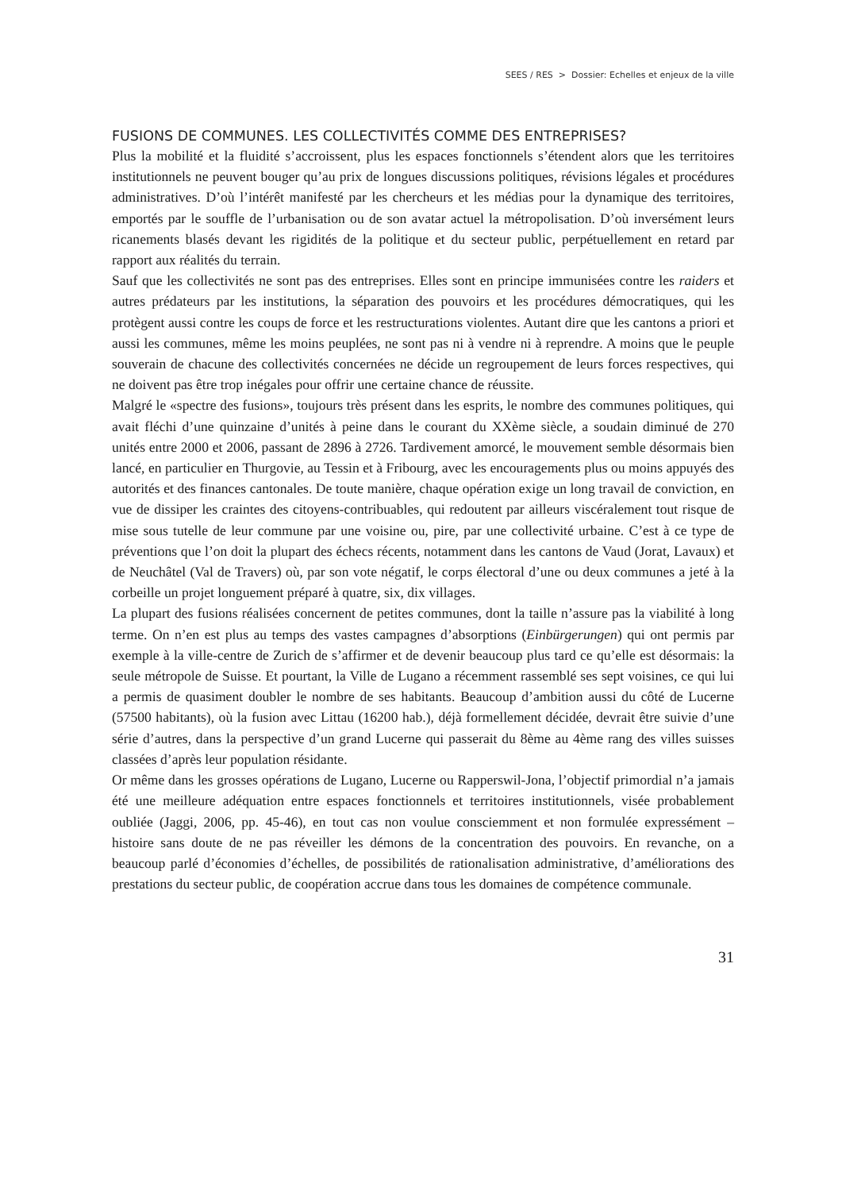SEES / RES > Dossier: Echelles et enjeux de la ville
FUSIONS DE COMMUNES. LES COLLECTIVITÉS COMME DES ENTREPRISES?
Plus la mobilité et la fluidité s’accroissent, plus les espaces fonctionnels s’étendent alors que les territoires institutionnels ne peuvent bouger qu’au prix de longues discussions politiques, révisions légales et procédures administratives. D’où l’intérêt manifesté par les chercheurs et les médias pour la dynamique des territoires, emportés par le souffle de l’urbanisation ou de son avatar actuel la métropolisation. D’où inversément leurs ricanements blasés devant les rigidités de la politique et du secteur public, perpétuellement en retard par rapport aux réalités du terrain.
Sauf que les collectivités ne sont pas des entreprises. Elles sont en principe immunisées contre les raiders et autres prédateurs par les institutions, la séparation des pouvoirs et les procédures démocratiques, qui les protègent aussi contre les coups de force et les restructurations violentes. Autant dire que les cantons a priori et aussi les communes, même les moins peuplées, ne sont pas ni à vendre ni à reprendre. A moins que le peuple souverain de chacune des collectivités concernées ne décide un regroupement de leurs forces respectives, qui ne doivent pas être trop inégales pour offrir une certaine chance de réussite.
Malgré le «spectre des fusions», toujours très présent dans les esprits, le nombre des communes politiques, qui avait fléchi d’une quinzaine d’unités à peine dans le courant du XXème siècle, a soudain diminué de 270 unités entre 2000 et 2006, passant de 2896 à 2726. Tardivement amorcé, le mouvement semble désormais bien lancé, en particulier en Thurgovie, au Tessin et à Fribourg, avec les encouragements plus ou moins appuyés des autorités et des finances cantonales. De toute manière, chaque opération exige un long travail de conviction, en vue de dissiper les craintes des citoyens-contribuables, qui redoutent par ailleurs viscéralement tout risque de mise sous tutelle de leur commune par une voisine ou, pire, par une collectivité urbaine. C’est à ce type de préventions que l’on doit la plupart des échecs récents, notamment dans les cantons de Vaud (Jorat, Lavaux) et de Neuchâtel (Val de Travers) où, par son vote négatif, le corps électoral d’une ou deux communes a jeté à la corbeille un projet longuement préparé à quatre, six, dix villages.
La plupart des fusions réalisées concernent de petites communes, dont la taille n’assure pas la viabilité à long terme. On n’en est plus au temps des vastes campagnes d’absorptions (Einbürgerungen) qui ont permis par exemple à la ville-centre de Zurich de s’affirmer et de devenir beaucoup plus tard ce qu’elle est désormais: la seule métropole de Suisse. Et pourtant, la Ville de Lugano a récemment rassemblé ses sept voisines, ce qui lui a permis de quasiment doubler le nombre de ses habitants. Beaucoup d’ambition aussi du côté de Lucerne (57500 habitants), où la fusion avec Littau (16200 hab.), déjà formellement décidée, devrait être suivie d’une série d’autres, dans la perspective d’un grand Lucerne qui passerait du 8ème au 4ème rang des villes suisses classées d’après leur population résidante.
Or même dans les grosses opérations de Lugano, Lucerne ou Rapperswil-Jona, l’objectif primordial n’a jamais été une meilleure adéquation entre espaces fonctionnels et territoires institutionnels, visée probablement oubliée (Jaggi, 2006, pp. 45-46), en tout cas non voulue consciemment et non formulée expressément – histoire sans doute de ne pas réveiller les démons de la concentration des pouvoirs. En revanche, on a beaucoup parlé d’économies d’échelles, de possibilités de rationalisation administrative, d’améliorations des prestations du secteur public, de coopération accrue dans tous les domaines de compétence communale.
31